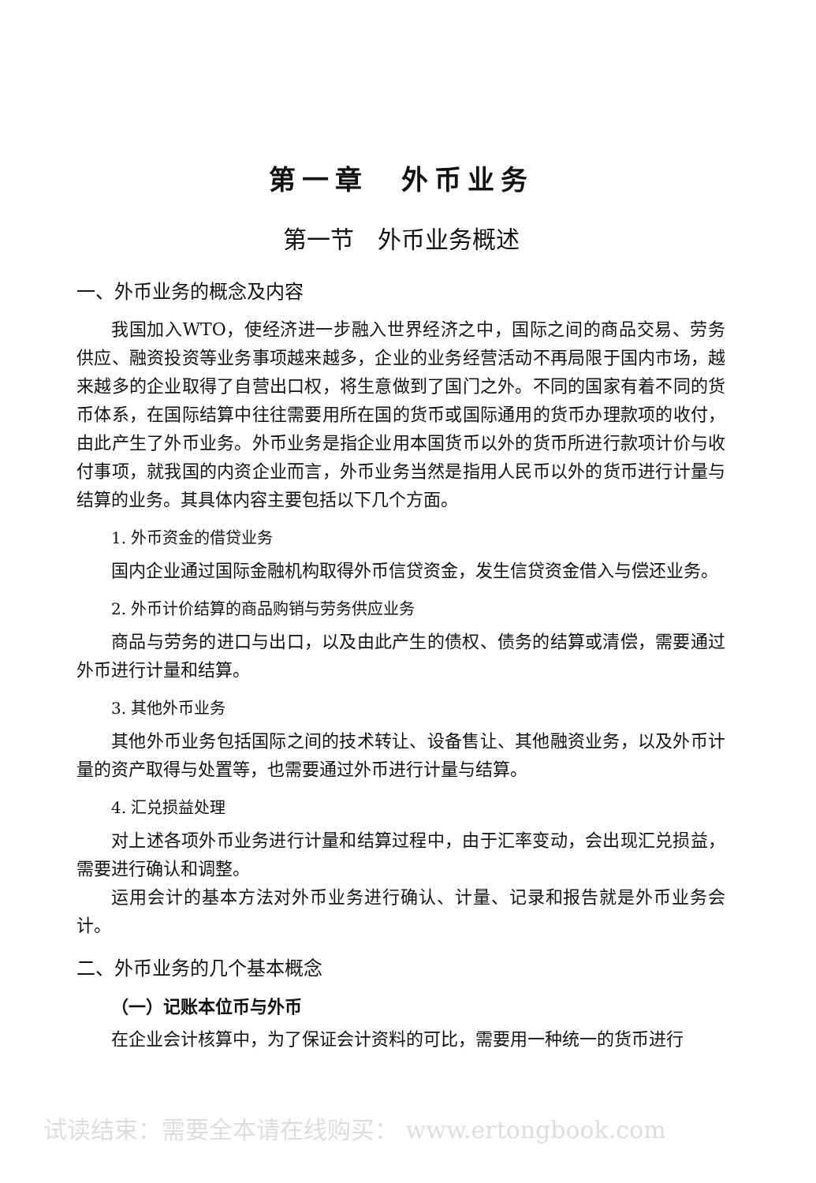第一章　外币业务
第一节　外币业务概述
一、外币业务的概念及内容
我国加入WTO，使经济进一步融入世界经济之中，国际之间的商品交易、劳务供应、融资投资等业务事项越来越多，企业的业务经营活动不再局限于国内市场，越来越多的企业取得了自营出口权，将生意做到了国门之外。不同的国家有着不同的货币体系，在国际结算中往往需要用所在国的货币或国际通用的货币办理款项的收付，由此产生了外币业务。外币业务是指企业用本国货币以外的货币所进行款项计价与收付事项，就我国的内资企业而言，外币业务当然是指用人民币以外的货币进行计量与结算的业务。其具体内容主要包括以下几个方面。
1. 外币资金的借贷业务
国内企业通过国际金融机构取得外币信贷资金，发生信贷资金借入与偿还业务。
2. 外币计价结算的商品购销与劳务供应业务
商品与劳务的进口与出口，以及由此产生的债权、债务的结算或清偿，需要通过外币进行计量和结算。
3. 其他外币业务
其他外币业务包括国际之间的技术转让、设备售让、其他融资业务，以及外币计量的资产取得与处置等，也需要通过外币进行计量与结算。
4. 汇兑损益处理
对上述各项外币业务进行计量和结算过程中，由于汇率变动，会出现汇兑损益，需要进行确认和调整。
运用会计的基本方法对外币业务进行确认、计量、记录和报告就是外币业务会计。
二、外币业务的几个基本概念
（一）记账本位币与外币
在企业会计核算中，为了保证会计资料的可比，需要用一种统一的货币进行
试读结束：需要全本请在线购买： www.ertongbook.com